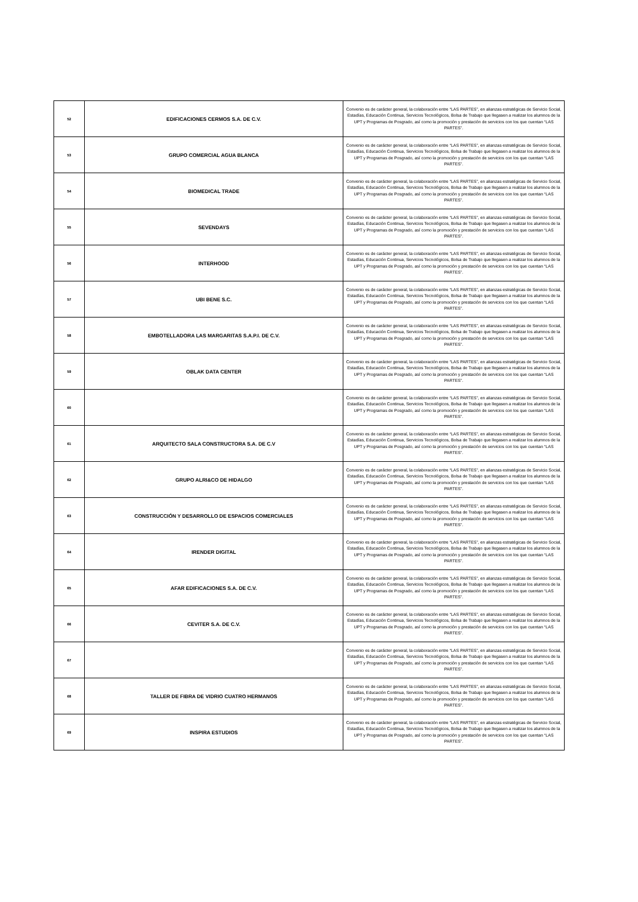| 52 | EDIFICACIONES CERMOS S.A. DE C.V. | Convenio es de carácter general, la colaboración entre “LAS PARTES”, en alianzas estratégicas de Servicio Social, Estadías, Educación Continua, Servicios Tecnológicos, Bolsa de Trabajo que llegasen a realizar los alumnos de la UPT y Programas de Posgrado, así como la promoción y prestación de servicios con los que cuentan “LAS PARTES”. |
| 53 | GRUPO COMERCIAL AGUA BLANCA | Convenio es de carácter general, la colaboración entre “LAS PARTES”, en alianzas estratégicas de Servicio Social, Estadías, Educación Continua, Servicios Tecnológicos, Bolsa de Trabajo que llegasen a realizar los alumnos de la UPT y Programas de Posgrado, así como la promoción y prestación de servicios con los que cuentan “LAS PARTES”. |
| 54 | BIOMEDICAL TRADE | Convenio es de carácter general, la colaboración entre “LAS PARTES”, en alianzas estratégicas de Servicio Social, Estadías, Educación Continua, Servicios Tecnológicos, Bolsa de Trabajo que llegasen a realizar los alumnos de la UPT y Programas de Posgrado, así como la promoción y prestación de servicios con los que cuentan “LAS PARTES”. |
| 55 | SEVENDAYS | Convenio es de carácter general, la colaboración entre “LAS PARTES”, en alianzas estratégicas de Servicio Social, Estadías, Educación Continua, Servicios Tecnológicos, Bolsa de Trabajo que llegasen a realizar los alumnos de la UPT y Programas de Posgrado, así como la promoción y prestación de servicios con los que cuentan “LAS PARTES”. |
| 56 | INTERHOOD | Convenio es de carácter general, la colaboración entre “LAS PARTES”, en alianzas estratégicas de Servicio Social, Estadías, Educación Continua, Servicios Tecnológicos, Bolsa de Trabajo que llegasen a realizar los alumnos de la UPT y Programas de Posgrado, así como la promoción y prestación de servicios con los que cuentan “LAS PARTES”. |
| 57 | UBI BENE S.C. | Convenio es de carácter general, la colaboración entre “LAS PARTES”, en alianzas estratégicas de Servicio Social, Estadías, Educación Continua, Servicios Tecnológicos, Bolsa de Trabajo que llegasen a realizar los alumnos de la UPT y Programas de Posgrado, así como la promoción y prestación de servicios con los que cuentan “LAS PARTES”. |
| 58 | EMBOTELLADORA LAS MARGARITAS S.A.P.I. DE C.V. | Convenio es de carácter general, la colaboración entre “LAS PARTES”, en alianzas estratégicas de Servicio Social, Estadías, Educación Continua, Servicios Tecnológicos, Bolsa de Trabajo que llegasen a realizar los alumnos de la UPT y Programas de Posgrado, así como la promoción y prestación de servicios con los que cuentan “LAS PARTES”. |
| 59 | OBLAK DATA CENTER | Convenio es de carácter general, la colaboración entre “LAS PARTES”, en alianzas estratégicas de Servicio Social, Estadías, Educación Continua, Servicios Tecnológicos, Bolsa de Trabajo que llegasen a realizar los alumnos de la UPT y Programas de Posgrado, así como la promoción y prestación de servicios con los que cuentan “LAS PARTES”. |
| 60 | | Convenio es de carácter general, la colaboración entre “LAS PARTES”, en alianzas estratégicas de Servicio Social, Estadías, Educación Continua, Servicios Tecnológicos, Bolsa de Trabajo que llegasen a realizar los alumnos de la UPT y Programas de Posgrado, así como la promoción y prestación de servicios con los que cuentan “LAS PARTES”. |
| 61 | ARQUITECTO SALA CONSTRUCTORA S.A. DE C.V | Convenio es de carácter general, la colaboración entre “LAS PARTES”, en alianzas estratégicas de Servicio Social, Estadías, Educación Continua, Servicios Tecnológicos, Bolsa de Trabajo que llegasen a realizar los alumnos de la UPT y Programas de Posgrado, así como la promoción y prestación de servicios con los que cuentan “LAS PARTES”. |
| 62 | GRUPO ALRI&CO DE HIDALGO | Convenio es de carácter general, la colaboración entre “LAS PARTES”, en alianzas estratégicas de Servicio Social, Estadías, Educación Continua, Servicios Tecnológicos, Bolsa de Trabajo que llegasen a realizar los alumnos de la UPT y Programas de Posgrado, así como la promoción y prestación de servicios con los que cuentan “LAS PARTES”. |
| 63 | CONSTRUCCIÓN Y DESARROLLO DE ESPACIOS COMERCIALES | Convenio es de carácter general, la colaboración entre “LAS PARTES”, en alianzas estratégicas de Servicio Social, Estadías, Educación Continua, Servicios Tecnológicos, Bolsa de Trabajo que llegasen a realizar los alumnos de la UPT y Programas de Posgrado, así como la promoción y prestación de servicios con los que cuentan “LAS PARTES”. |
| 64 | IRENDER DIGITAL | Convenio es de carácter general, la colaboración entre “LAS PARTES”, en alianzas estratégicas de Servicio Social, Estadías, Educación Continua, Servicios Tecnológicos, Bolsa de Trabajo que llegasen a realizar los alumnos de la UPT y Programas de Posgrado, así como la promoción y prestación de servicios con los que cuentan “LAS PARTES”. |
| 65 | AFAR EDIFICACIONES S.A. DE C.V. | Convenio es de carácter general, la colaboración entre “LAS PARTES”, en alianzas estratégicas de Servicio Social, Estadías, Educación Continua, Servicios Tecnológicos, Bolsa de Trabajo que llegasen a realizar los alumnos de la UPT y Programas de Posgrado, así como la promoción y prestación de servicios con los que cuentan “LAS PARTES”. |
| 66 | CEVITER S.A. DE C.V. | Convenio es de carácter general, la colaboración entre “LAS PARTES”, en alianzas estratégicas de Servicio Social, Estadías, Educación Continua, Servicios Tecnológicos, Bolsa de Trabajo que llegasen a realizar los alumnos de la UPT y Programas de Posgrado, así como la promoción y prestación de servicios con los que cuentan “LAS PARTES”. |
| 67 | | Convenio es de carácter general, la colaboración entre “LAS PARTES”, en alianzas estratégicas de Servicio Social, Estadías, Educación Continua, Servicios Tecnológicos, Bolsa de Trabajo que llegasen a realizar los alumnos de la UPT y Programas de Posgrado, así como la promoción y prestación de servicios con los que cuentan “LAS PARTES”. |
| 68 | TALLER DE FIBRA DE VIDRIO CUATRO HERMANOS | Convenio es de carácter general, la colaboración entre “LAS PARTES”, en alianzas estratégicas de Servicio Social, Estadías, Educación Continua, Servicios Tecnológicos, Bolsa de Trabajo que llegasen a realizar los alumnos de la UPT y Programas de Posgrado, así como la promoción y prestación de servicios con los que cuentan “LAS PARTES”. |
| 69 | INSPIRA ESTUDIOS | Convenio es de carácter general, la colaboración entre “LAS PARTES”, en alianzas estratégicas de Servicio Social, Estadías, Educación Continua, Servicios Tecnológicos, Bolsa de Trabajo que llegasen a realizar los alumnos de la UPT y Programas de Posgrado, así como la promoción y prestación de servicios con los que cuentan “LAS PARTES”. |